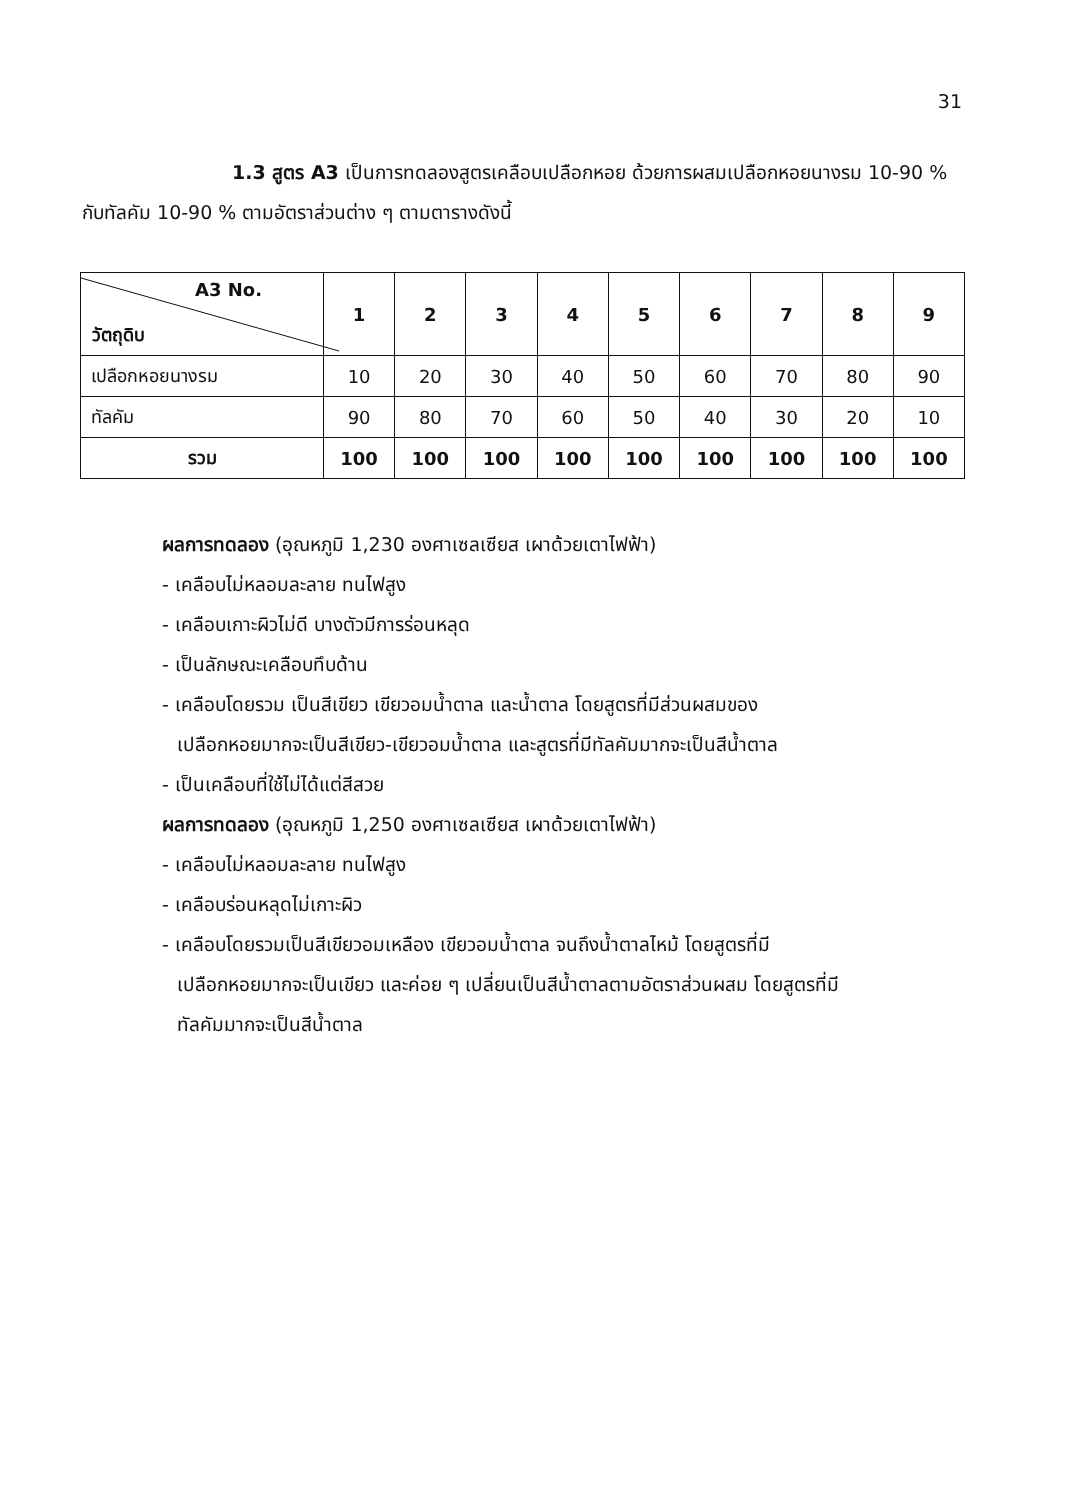31
1.3 สูตร A3 เป็นการทดลองสูตรเคลือบเปลือกหอย ด้วยการผสมเปลือกหอยนางรม 10-90 % กับทัลคัม 10-90 % ตามอัตราส่วนต่าง ๆ ตามตารางดังนี้
| A3 No. วัตถุดิบ | 1 | 2 | 3 | 4 | 5 | 6 | 7 | 8 | 9 |
| --- | --- | --- | --- | --- | --- | --- | --- | --- | --- |
| เปลือกหอยนางรม | 10 | 20 | 30 | 40 | 50 | 60 | 70 | 80 | 90 |
| ทัลคัม | 90 | 80 | 70 | 60 | 50 | 40 | 30 | 20 | 10 |
| รวม | 100 | 100 | 100 | 100 | 100 | 100 | 100 | 100 | 100 |
ผลการทดลอง (อุณหภูมิ 1,230 องศาเซลเซียส เผาด้วยเตาไฟฟ้า)
- เคลือบไม่หลอมละลาย ทนไฟสูง
- เคลือบเกาะผิวไม่ดี บางตัวมีการร่อนหลุด
- เป็นลักษณะเคลือบทึบด้าน
- เคลือบโดยรวม เป็นสีเขียว เขียวอมน้ำตาล และน้ำตาล โดยสูตรที่มีส่วนผสมของ
เปลือกหอยมากจะเป็นสีเขียว-เขียวอมน้ำตาล และสูตรที่มีทัลคัมมากจะเป็นสีน้ำตาล
- เป็นเคลือบที่ใช้ไม่ได้แต่สีสวย
ผลการทดลอง (อุณหภูมิ 1,250 องศาเซลเซียส เผาด้วยเตาไฟฟ้า)
- เคลือบไม่หลอมละลาย ทนไฟสูง
- เคลือบร่อนหลุดไม่เกาะผิว
- เคลือบโดยรวมเป็นสีเขียวอมเหลือง เขียวอมน้ำตาล จนถึงน้ำตาลไหม้ โดยสูตรที่มี
เปลือกหอยมากจะเป็นเขียว และค่อย ๆ เปลี่ยนเป็นสีน้ำตาลตามอัตราส่วนผสม โดยสูตรที่มี
ทัลคัมมากจะเป็นสีน้ำตาล